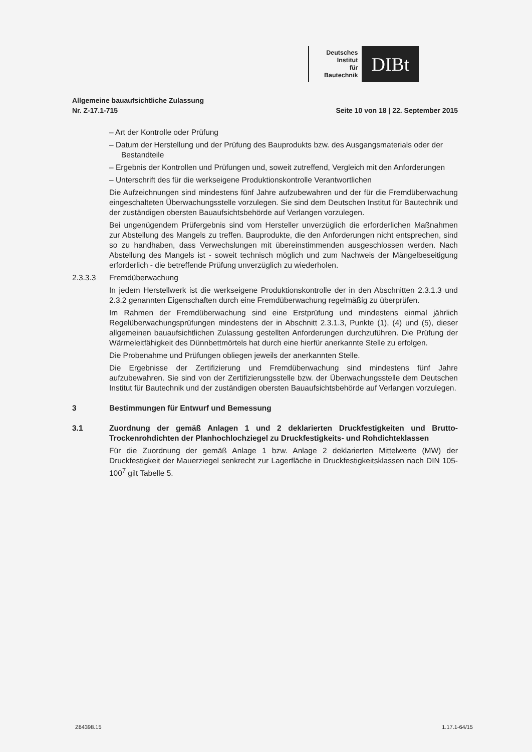Deutsches
Institut
für
Bautechnik
DIBt
Allgemeine bauaufsichtliche Zulassung
Nr. Z-17.1-715
Seite 10 von 18 | 22. September 2015
– Art der Kontrolle oder Prüfung
– Datum der Herstellung und der Prüfung des Bauprodukts bzw. des Ausgangsmaterials oder der Bestandteile
– Ergebnis der Kontrollen und Prüfungen und, soweit zutreffend, Vergleich mit den Anforderungen
– Unterschrift des für die werkseigene Produktionskontrolle Verantwortlichen
Die Aufzeichnungen sind mindestens fünf Jahre aufzubewahren und der für die Fremdüberwachung eingeschalteten Überwachungsstelle vorzulegen. Sie sind dem Deutschen Institut für Bautechnik und der zuständigen obersten Bauaufsichtsbehörde auf Verlangen vorzulegen.
Bei ungenügendem Prüfergebnis sind vom Hersteller unverzüglich die erforderlichen Maßnahmen zur Abstellung des Mangels zu treffen. Bauprodukte, die den Anforderungen nicht entsprechen, sind so zu handhaben, dass Verwechslungen mit übereinstimmenden ausgeschlossen werden. Nach Abstellung des Mangels ist - soweit technisch möglich und zum Nachweis der Mängelbeseitigung erforderlich - die betreffende Prüfung unverzüglich zu wiederholen.
2.3.3.3 Fremdüberwachung
In jedem Herstellwerk ist die werkseigene Produktionskontrolle der in den Abschnitten 2.3.1.3 und 2.3.2 genannten Eigenschaften durch eine Fremdüberwachung regelmäßig zu überprüfen.
Im Rahmen der Fremdüberwachung sind eine Erstprüfung und mindestens einmal jährlich Regelüberwachungsprüfungen mindestens der in Abschnitt 2.3.1.3, Punkte (1), (4) und (5), dieser allgemeinen bauaufsichtlichen Zulassung gestellten Anforderungen durchzuführen. Die Prüfung der Wärmeleitfähigkeit des Dünnbettmörtels hat durch eine hierfür anerkannte Stelle zu erfolgen.
Die Probenahme und Prüfungen obliegen jeweils der anerkannten Stelle.
Die Ergebnisse der Zertifizierung und Fremdüberwachung sind mindestens fünf Jahre aufzubewahren. Sie sind von der Zertifizierungsstelle bzw. der Überwachungsstelle dem Deutschen Institut für Bautechnik und der zuständigen obersten Bauaufsichtsbehörde auf Verlangen vorzulegen.
3 Bestimmungen für Entwurf und Bemessung
3.1 Zuordnung der gemäß Anlagen 1 und 2 deklarierten Druckfestigkeiten und Brutto-Trockenrohdichten der Planhochlochziegel zu Druckfestigkeits- und Rohdichteklassen
Für die Zuordnung der gemäß Anlage 1 bzw. Anlage 2 deklarierten Mittelwerte (MW) der Druckfestigkeit der Mauerziegel senkrecht zur Lagerfläche in Druckfestigkeitsklassen nach DIN 105-100<sup>7</sup> gilt Tabelle 5.
Z64398.15 1.17.1-64/15